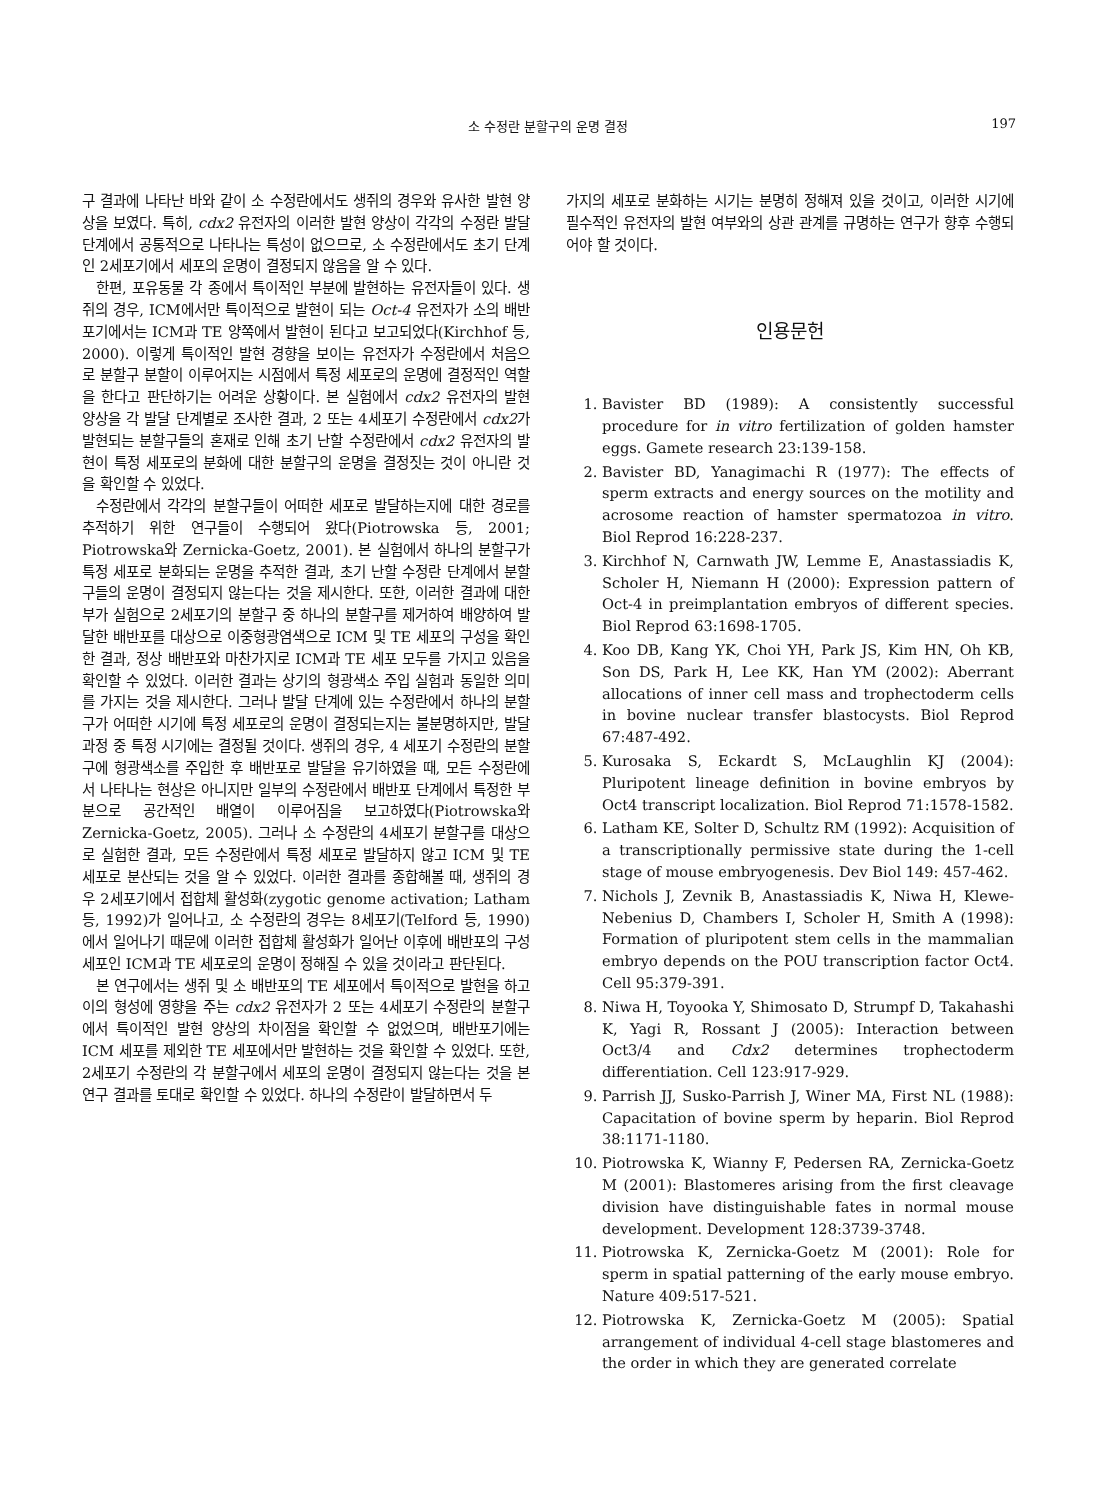소 수정란 분할구의 운명 결정
197
구 결과에 나타난 바와 같이 소 수정란에서도 생쥐의 경우와 유사한 발현 양상을 보였다. 특히, cdx2 유전자의 이러한 발현 양상이 각각의 수정란 발달 단계에서 공통적으로 나타나는 특성이 없으므로, 소 수정란에서도 초기 단계인 2세포기에서 세포의 운명이 결정되지 않음을 알 수 있다.
한편, 포유동물 각 종에서 특이적인 부분에 발현하는 유전자들이 있다. 생쥐의 경우, ICM에서만 특이적으로 발현이 되는 Oct-4 유전자가 소의 배반포기에서는 ICM과 TE 양쪽에서 발현이 된다고 보고되었다(Kirchhof 등, 2000). 이렇게 특이적인 발현 경향을 보이는 유전자가 수정란에서 처음으로 분할구 분할이 이루어지는 시점에서 특정 세포로의 운명에 결정적인 역할을 한다고 판단하기는 어려운 상황이다. 본 실험에서 cdx2 유전자의 발현 양상을 각 발달 단계별로 조사한 결과, 2 또는 4세포기 수정란에서 cdx2가 발현되는 분할구들의 혼재로 인해 초기 난할 수정란에서 cdx2 유전자의 발현이 특정 세포로의 분화에 대한 분할구의 운명을 결정짓는 것이 아니란 것을 확인할 수 있었다.
수정란에서 각각의 분할구들이 어떠한 세포로 발달하는지에 대한 경로를 추적하기 위한 연구들이 수행되어 왔다(Piotrowska 등, 2001; Piotrowska와 Zernicka-Goetz, 2001). 본 실험에서 하나의 분할구가 특정 세포로 분화되는 운명을 추적한 결과, 초기 난할 수정란 단계에서 분할구들의 운명이 결정되지 않는다는 것을 제시한다. 또한, 이러한 결과에 대한 부가 실험으로 2세포기의 분할구 중 하나의 분할구를 제거하여 배양하여 발달한 배반포를 대상으로 이중형광염색으로 ICM 및 TE 세포의 구성을 확인한 결과, 정상 배반포와 마찬가지로 ICM과 TE 세포 모두를 가지고 있음을 확인할 수 있었다. 이러한 결과는 상기의 형광색소 주입 실험과 동일한 의미를 가지는 것을 제시한다. 그러나 발달 단계에 있는 수정란에서 하나의 분할구가 어떠한 시기에 특정 세포로의 운명이 결정되는지는 불분명하지만, 발달 과정 중 특정 시기에는 결정될 것이다. 생쥐의 경우, 4 세포기 수정란의 분할구에 형광색소를 주입한 후 배반포로 발달을 유기하였을 때, 모든 수정란에서 나타나는 현상은 아니지만 일부의 수정란에서 배반포 단계에서 특정한 부분으로 공간적인 배열이 이루어짐을 보고하였다(Piotrowska와 Zernicka-Goetz, 2005). 그러나 소 수정란의 4세포기 분할구를 대상으로 실험한 결과, 모든 수정란에서 특정 세포로 발달하지 않고 ICM 및 TE 세포로 분산되는 것을 알 수 있었다. 이러한 결과를 종합해볼 때, 생쥐의 경우 2세포기에서 접합체 활성화(zygotic genome activation; Latham 등, 1992)가 일어나고, 소 수정란의 경우는 8세포기(Telford 등, 1990)에서 일어나기 때문에 이러한 접합체 활성화가 일어난 이후에 배반포의 구성세포인 ICM과 TE 세포로의 운명이 정해질 수 있을 것이라고 판단된다.
본 연구에서는 생쥐 및 소 배반포의 TE 세포에서 특이적으로 발현을 하고 이의 형성에 영향을 주는 cdx2 유전자가 2 또는 4세포기 수정란의 분할구에서 특이적인 발현 양상의 차이점을 확인할 수 없었으며, 배반포기에는 ICM 세포를 제외한 TE 세포에서만 발현하는 것을 확인할 수 있었다. 또한, 2세포기 수정란의 각 분할구에서 세포의 운명이 결정되지 않는다는 것을 본 연구 결과를 토대로 확인할 수 있었다. 하나의 수정란이 발달하면서 두
가지의 세포로 분화하는 시기는 분명히 정해져 있을 것이고, 이러한 시기에 필수적인 유전자의 발현 여부와의 상관 관계를 규명하는 연구가 향후 수행되어야 할 것이다.
인용문헌
1. Bavister BD (1989): A consistently successful procedure for in vitro fertilization of golden hamster eggs. Gamete research 23:139-158.
2. Bavister BD, Yanagimachi R (1977): The effects of sperm extracts and energy sources on the motility and acrosome reaction of hamster spermatozoa in vitro. Biol Reprod 16:228-237.
3. Kirchhof N, Carnwath JW, Lemme E, Anastassiadis K, Scholer H, Niemann H (2000): Expression pattern of Oct-4 in preimplantation embryos of different species. Biol Reprod 63:1698-1705.
4. Koo DB, Kang YK, Choi YH, Park JS, Kim HN, Oh KB, Son DS, Park H, Lee KK, Han YM (2002): Aberrant allocations of inner cell mass and trophectoderm cells in bovine nuclear transfer blastocysts. Biol Reprod 67:487-492.
5. Kurosaka S, Eckardt S, McLaughlin KJ (2004): Pluripotent lineage definition in bovine embryos by Oct4 transcript localization. Biol Reprod 71:1578-1582.
6. Latham KE, Solter D, Schultz RM (1992): Acquisition of a transcriptionally permissive state during the 1-cell stage of mouse embryogenesis. Dev Biol 149: 457-462.
7. Nichols J, Zevnik B, Anastassiadis K, Niwa H, Klewe-Nebenius D, Chambers I, Scholer H, Smith A (1998): Formation of pluripotent stem cells in the mammalian embryo depends on the POU transcription factor Oct4. Cell 95:379-391.
8. Niwa H, Toyooka Y, Shimosato D, Strumpf D, Takahashi K, Yagi R, Rossant J (2005): Interaction between Oct3/4 and Cdx2 determines trophectoderm differentiation. Cell 123:917-929.
9. Parrish JJ, Susko-Parrish J, Winer MA, First NL (1988): Capacitation of bovine sperm by heparin. Biol Reprod 38:1171-1180.
10. Piotrowska K, Wianny F, Pedersen RA, Zernicka-Goetz M (2001): Blastomeres arising from the first cleavage division have distinguishable fates in normal mouse development. Development 128:3739-3748.
11. Piotrowska K, Zernicka-Goetz M (2001): Role for sperm in spatial patterning of the early mouse embryo. Nature 409:517-521.
12. Piotrowska K, Zernicka-Goetz M (2005): Spatial arrangement of individual 4-cell stage blastomeres and the order in which they are generated correlate